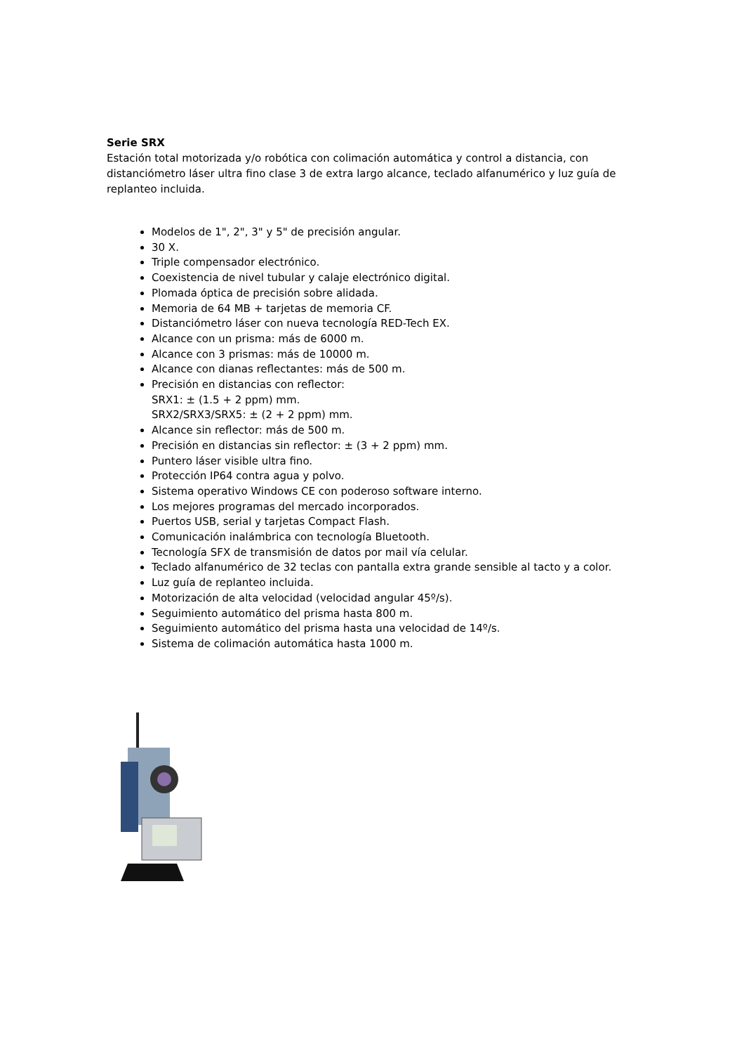Serie SRX
Estación total motorizada y/o robótica con colimación automática y control a distancia, con distanciómetro láser ultra fino clase 3 de extra largo alcance, teclado alfanumérico y luz guía de replanteo incluida.
Modelos de 1", 2", 3" y 5" de precisión angular.
30 X.
Triple compensador electrónico.
Coexistencia de nivel tubular y calaje electrónico digital.
Plomada óptica de precisión sobre alidada.
Memoria de 64 MB + tarjetas de memoria CF.
Distanciómetro láser con nueva tecnología RED-Tech EX.
Alcance con un prisma: más de 6000 m.
Alcance con 3 prismas: más de 10000 m.
Alcance con dianas reflectantes: más de 500 m.
Precisión en distancias con reflector:
SRX1: ± (1.5 + 2 ppm) mm.
SRX2/SRX3/SRX5: ± (2 + 2 ppm) mm.
Alcance sin reflector: más de 500 m.
Precisión en distancias sin reflector: ± (3 + 2 ppm) mm.
Puntero láser visible ultra fino.
Protección IP64 contra agua y polvo.
Sistema operativo Windows CE con poderoso software interno.
Los mejores programas del mercado incorporados.
Puertos USB, serial y tarjetas Compact Flash.
Comunicación inalámbrica con tecnología Bluetooth.
Tecnología SFX de transmisión de datos por mail vía celular.
Teclado alfanumérico de 32 teclas con pantalla extra grande sensible al tacto y a color.
Luz guía de replanteo incluida.
Motorización de alta velocidad (velocidad angular 45º/s).
Seguimiento automático del prisma hasta 800 m.
Seguimiento automático del prisma hasta una velocidad de 14º/s.
Sistema de colimación automática hasta 1000 m.